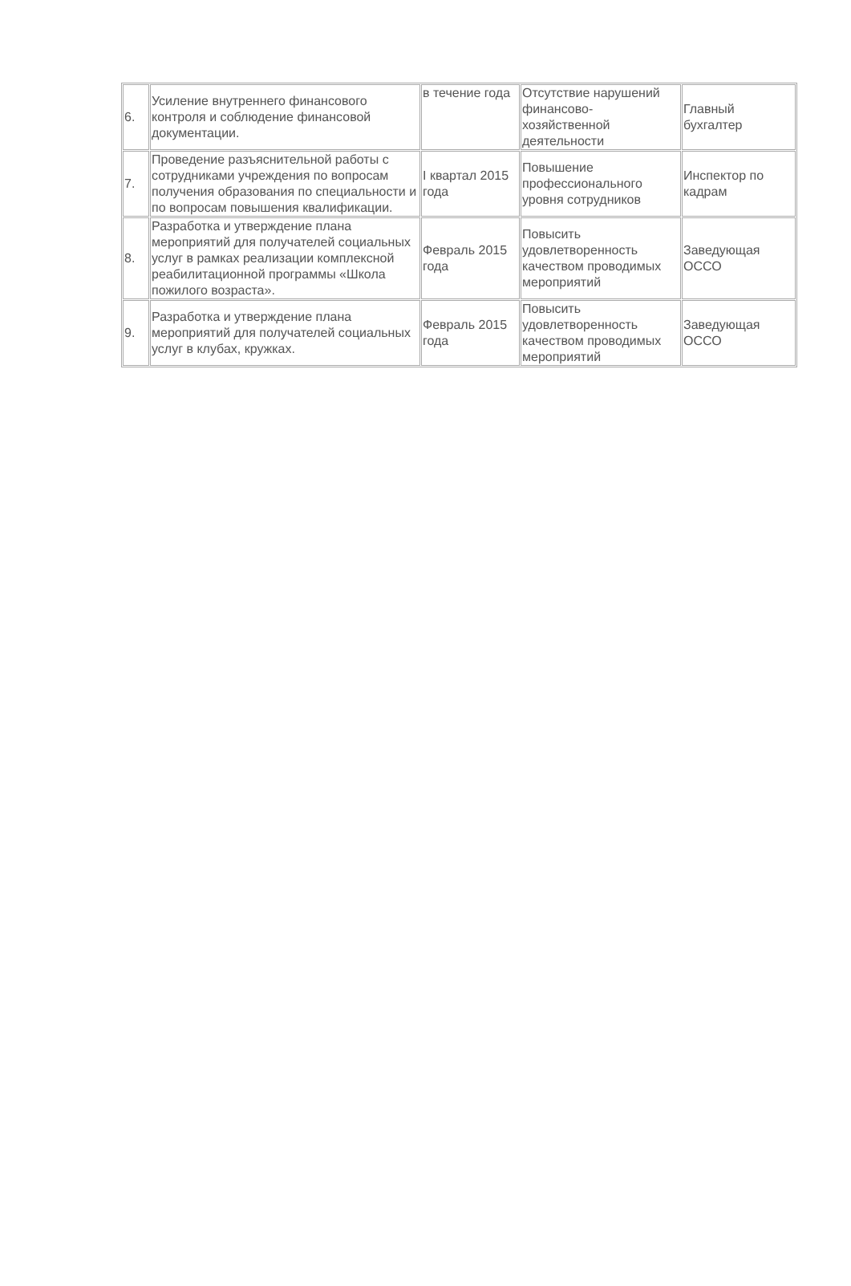| 6. | Усиление внутреннего финансового контроля и соблюдение финансовой документации. | в течение года | Отсутствие нарушений финансово-хозяйственной деятельности | Главный бухгалтер |
| 7. | Проведение разъяснительной работы с сотрудниками учреждения по вопросам получения образования по специальности и по вопросам повышения квалификации. | I квартал 2015 года | Повышение профессионального уровня сотрудников | Инспектор по кадрам |
| 8. | Разработка и утверждение плана мероприятий для получателей социальных услуг в рамках реализации комплексной реабилитационной программы «Школа пожилого возраста». | Февраль 2015 года | Повысить удовлетворенность качеством проводимых мероприятий | Заведующая ОССО |
| 9. | Разработка и утверждение плана мероприятий для получателей социальных услуг в клубах, кружках. | Февраль 2015 года | Повысить удовлетворенность качеством проводимых мероприятий | Заведующая ОССО |